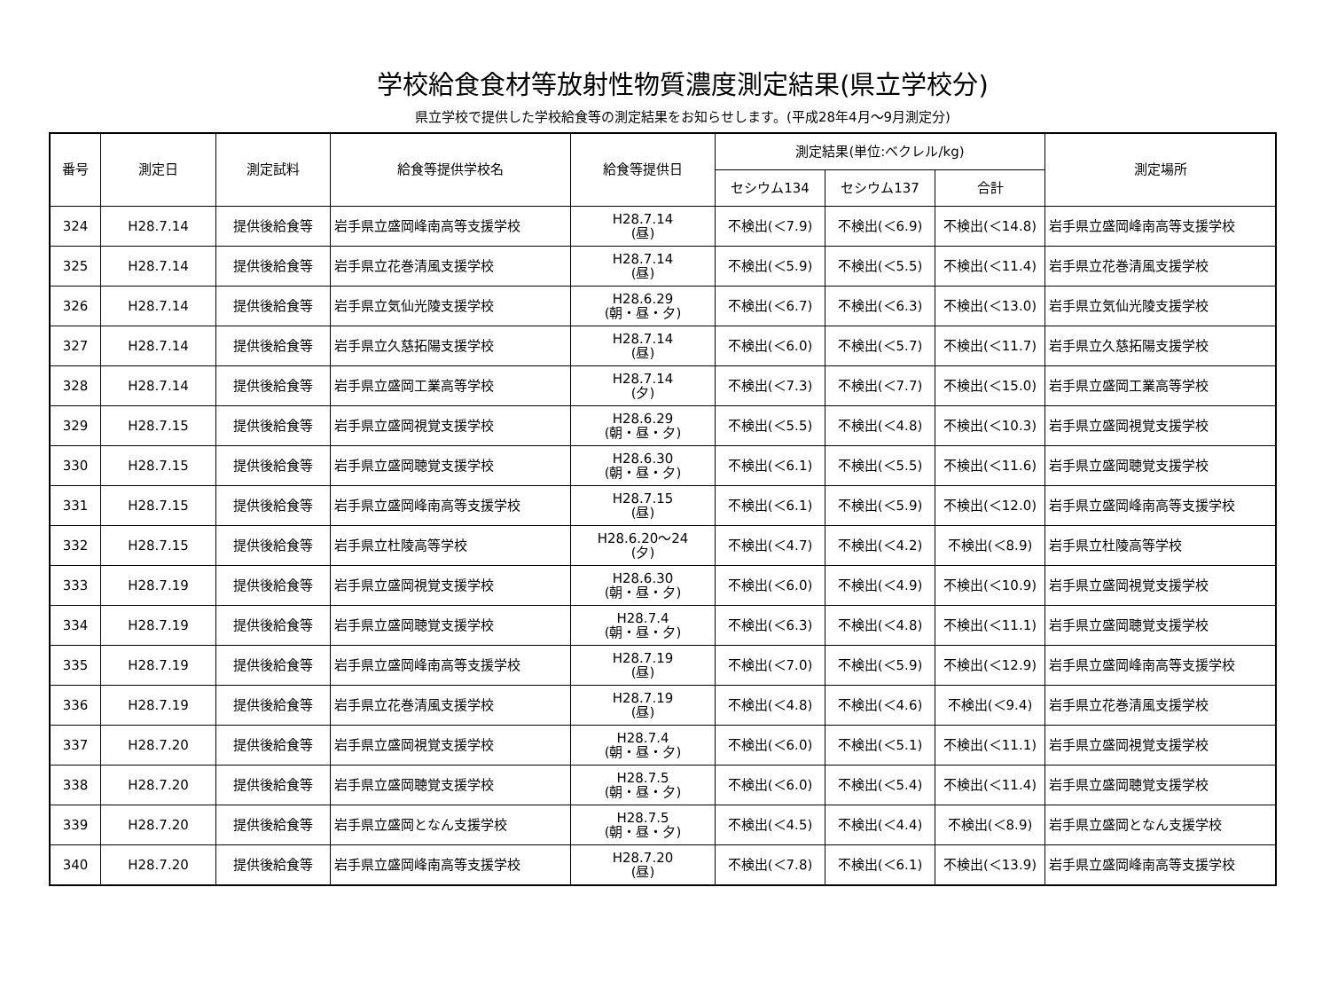学校給食食材等放射性物質濃度測定結果(県立学校分)
県立学校で提供した学校給食等の測定結果をお知らせします。(平成28年4月～9月測定分)
| 番号 | 測定日 | 測定試料 | 給食等提供学校名 | 給食等提供日 | 測定結果(単位:ベクレル/kg) | | | 測定場所 |
| --- | --- | --- | --- | --- | --- | --- | --- | --- |
| | | | | | セシウム134 | セシウム137 | 合計 | |
| 324 | H28.7.14 | 提供後給食等 | 岩手県立盛岡峰南高等支援学校 | H28.7.14 (昼) | 不検出(＜7.9) | 不検出(＜6.9) | 不検出(＜14.8) | 岩手県立盛岡峰南高等支援学校 |
| 325 | H28.7.14 | 提供後給食等 | 岩手県立花巻清風支援学校 | H28.7.14 (昼) | 不検出(＜5.9) | 不検出(＜5.5) | 不検出(＜11.4) | 岩手県立花巻清風支援学校 |
| 326 | H28.7.14 | 提供後給食等 | 岩手県立気仙光陵支援学校 | H28.6.29 (朝・昼・夕) | 不検出(＜6.7) | 不検出(＜6.3) | 不検出(＜13.0) | 岩手県立気仙光陵支援学校 |
| 327 | H28.7.14 | 提供後給食等 | 岩手県立久慈拓陽支援学校 | H28.7.14 (昼) | 不検出(＜6.0) | 不検出(＜5.7) | 不検出(＜11.7) | 岩手県立久慈拓陽支援学校 |
| 328 | H28.7.14 | 提供後給食等 | 岩手県立盛岡工業高等学校 | H28.7.14 (夕) | 不検出(＜7.3) | 不検出(＜7.7) | 不検出(＜15.0) | 岩手県立盛岡工業高等学校 |
| 329 | H28.7.15 | 提供後給食等 | 岩手県立盛岡視覚支援学校 | H28.6.29 (朝・昼・夕) | 不検出(＜5.5) | 不検出(＜4.8) | 不検出(＜10.3) | 岩手県立盛岡視覚支援学校 |
| 330 | H28.7.15 | 提供後給食等 | 岩手県立盛岡聴覚支援学校 | H28.6.30 (朝・昼・夕) | 不検出(＜6.1) | 不検出(＜5.5) | 不検出(＜11.6) | 岩手県立盛岡聴覚支援学校 |
| 331 | H28.7.15 | 提供後給食等 | 岩手県立盛岡峰南高等支援学校 | H28.7.15 (昼) | 不検出(＜6.1) | 不検出(＜5.9) | 不検出(＜12.0) | 岩手県立盛岡峰南高等支援学校 |
| 332 | H28.7.15 | 提供後給食等 | 岩手県立杜陵高等学校 | H28.6.20～24 (夕) | 不検出(＜4.7) | 不検出(＜4.2) | 不検出(＜8.9) | 岩手県立杜陵高等学校 |
| 333 | H28.7.19 | 提供後給食等 | 岩手県立盛岡視覚支援学校 | H28.6.30 (朝・昼・夕) | 不検出(＜6.0) | 不検出(＜4.9) | 不検出(＜10.9) | 岩手県立盛岡視覚支援学校 |
| 334 | H28.7.19 | 提供後給食等 | 岩手県立盛岡聴覚支援学校 | H28.7.4 (朝・昼・夕) | 不検出(＜6.3) | 不検出(＜4.8) | 不検出(＜11.1) | 岩手県立盛岡聴覚支援学校 |
| 335 | H28.7.19 | 提供後給食等 | 岩手県立盛岡峰南高等支援学校 | H28.7.19 (昼) | 不検出(＜7.0) | 不検出(＜5.9) | 不検出(＜12.9) | 岩手県立盛岡峰南高等支援学校 |
| 336 | H28.7.19 | 提供後給食等 | 岩手県立花巻清風支援学校 | H28.7.19 (昼) | 不検出(＜4.8) | 不検出(＜4.6) | 不検出(＜9.4) | 岩手県立花巻清風支援学校 |
| 337 | H28.7.20 | 提供後給食等 | 岩手県立盛岡視覚支援学校 | H28.7.4 (朝・昼・夕) | 不検出(＜6.0) | 不検出(＜5.1) | 不検出(＜11.1) | 岩手県立盛岡視覚支援学校 |
| 338 | H28.7.20 | 提供後給食等 | 岩手県立盛岡聴覚支援学校 | H28.7.5 (朝・昼・夕) | 不検出(＜6.0) | 不検出(＜5.4) | 不検出(＜11.4) | 岩手県立盛岡聴覚支援学校 |
| 339 | H28.7.20 | 提供後給食等 | 岩手県立盛岡となん支援学校 | H28.7.5 (朝・昼・夕) | 不検出(＜4.5) | 不検出(＜4.4) | 不検出(＜8.9) | 岩手県立盛岡となん支援学校 |
| 340 | H28.7.20 | 提供後給食等 | 岩手県立盛岡峰南高等支援学校 | H28.7.20 (昼) | 不検出(＜7.8) | 不検出(＜6.1) | 不検出(＜13.9) | 岩手県立盛岡峰南高等支援学校 |